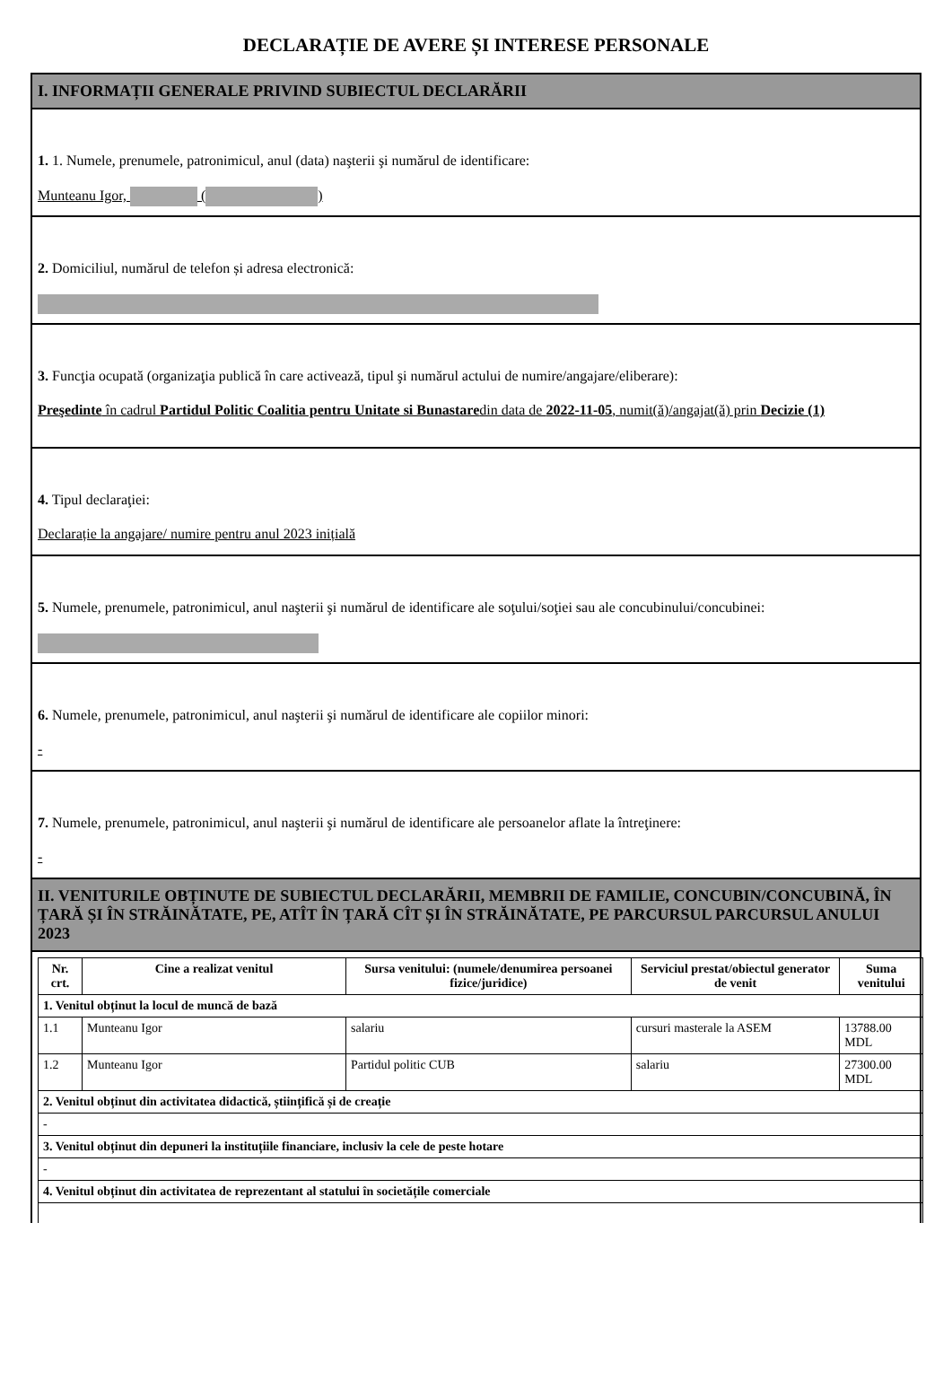DECLARAȚIE DE AVERE ȘI INTERESE PERSONALE
I. INFORMAȚII GENERALE PRIVIND SUBIECTUL DECLARĂRII
1. 1. Numele, prenumele, patronimicul, anul (data) naşterii şi numărul de identificare:
Munteanu Igor, ( )
2. Domiciliul, numărul de telefon și adresa electronică:
3. Funcţia ocupată (organizaţia publică în care activează, tipul şi numărul actului de numire/angajare/eliberare):
Preşedinte în cadrul Partidul Politic Coalitia pentru Unitate si Bunastaredin data de 2022-11-05, numit(ă)/angajat(ă) prin Decizie (1)
4. Tipul declaraţiei:
Declarație la angajare/ numire pentru anul 2023 inițială
5. Numele, prenumele, patronimicul, anul naşterii şi numărul de identificare ale soţului/soţiei sau ale concubinului/concubinei:
6. Numele, prenumele, patronimicul, anul naşterii şi numărul de identificare ale copiilor minori:
-
7. Numele, prenumele, patronimicul, anul naşterii şi numărul de identificare ale persoanelor aflate la întreţinere:
-
II. VENITURILE OBȚINUTE DE SUBIECTUL DECLARĂRII, MEMBRII DE FAMILIE, CONCUBIN/CONCUBINĂ, ÎN ȚARĂ ȘI ÎN STRĂINĂTATE, PE, ATÎT ÎN ȚARĂ CÎT ȘI ÎN STRĂINĂTATE, PE PARCURSUL PARCURSUL ANULUI 2023
| Nr. crt. | Cine a realizat venitul | Sursa venitului: (numele/denumirea persoanei fizice/juridice) | Serviciul prestat/obiectul generator de venit | Suma venitului |
| --- | --- | --- | --- | --- |
| 1. Venitul obținut la locul de muncă de bază | | | | |
| 1.1 | Munteanu Igor | salariu | cursuri masterale la ASEM | 13788.00 MDL |
| 1.2 | Munteanu Igor | Partidul politic CUB | salariu | 27300.00 MDL |
| 2. Venitul obținut din activitatea didactică, științifică și de creație | | | | |
| - | | | | |
| 3. Venitul obținut din depuneri la instituțiile financiare, inclusiv la cele de peste hotare | | | | |
| - | | | | |
| 4. Venitul obținut din activitatea de reprezentant al statului în societățile comerciale | | | | |